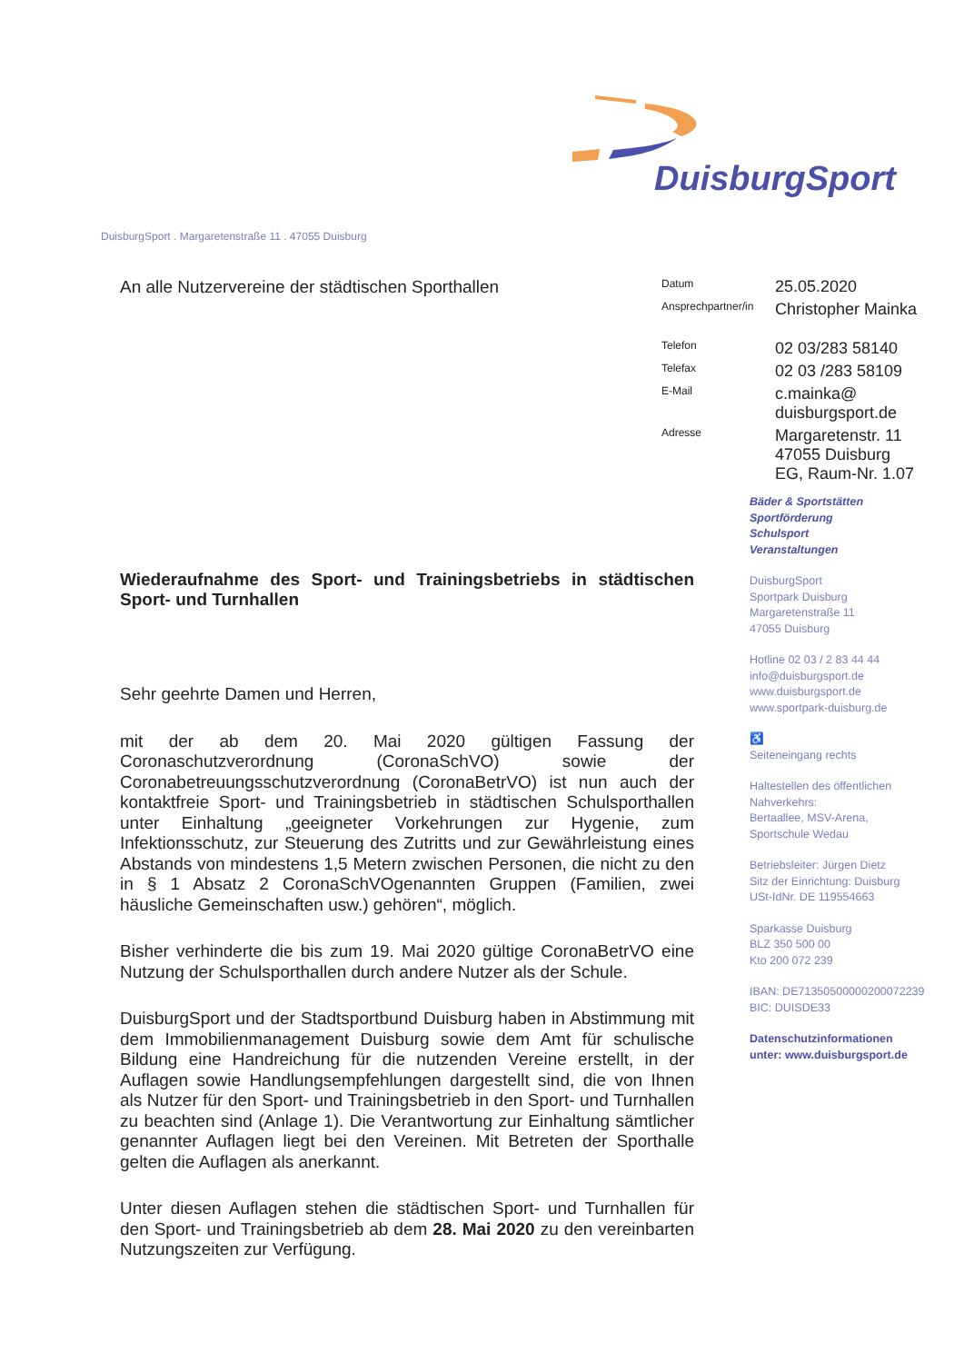DuisburgSport
DuisburgSport . Margaretenstraße 11 . 47055 Duisburg
An alle Nutzervereine der städtischen Sporthallen
Wiederaufnahme des Sport- und Trainingsbetriebs in städtischen Sport- und Turnhallen
Sehr geehrte Damen und Herren,
mit der ab dem 20. Mai 2020 gültigen Fassung der Coronaschutzverordnung (CoronaSchVO) sowie der Coronabetreuungsschutzverordnung (CoronaBetrVO) ist nun auch der kontaktfreie Sport- und Trainingsbetrieb in städtischen Schulsporthallen unter Einhaltung „geeigneter Vorkehrungen zur Hygenie, zum Infektionsschutz, zur Steuerung des Zutritts und zur Gewährleistung eines Abstands von mindestens 1,5 Metern zwischen Personen, die nicht zu den in § 1 Absatz 2 CoronaSchVOgenannten Gruppen (Familien, zwei häusliche Gemeinschaften usw.) gehören“, möglich.
Bisher verhinderte die bis zum 19. Mai 2020 gültige CoronaBetrVO eine Nutzung der Schulsporthallen durch andere Nutzer als der Schule.
DuisburgSport und der Stadtsportbund Duisburg haben in Abstimmung mit dem Immobilienmanagement Duisburg sowie dem Amt für schulische Bildung eine Handreichung für die nutzenden Vereine erstellt, in der Auflagen sowie Handlungsempfehlungen dargestellt sind, die von Ihnen als Nutzer für den Sport- und Trainingsbetrieb in den Sport- und Turnhallen zu beachten sind (Anlage 1). Die Verantwortung zur Einhaltung sämtlicher genannter Auflagen liegt bei den Vereinen. Mit Betreten der Sporthalle gelten die Auflagen als anerkannt.
Unter diesen Auflagen stehen die städtischen Sport- und Turnhallen für den Sport- und Trainingsbetrieb ab dem 28. Mai 2020 zu den vereinbarten Nutzungszeiten zur Verfügung.
Datum
25.05.2020
Ansprechpartner/in
Christopher Mainka
Telefon
02 03/283 58140
Telefax
02 03 /283 58109
E-Mail
c.mainka@
duisburgsport.de
Adresse
Margaretenstr. 11
47055 Duisburg
EG, Raum-Nr. 1.07
Bäder & Sportstätten
Sportförderung
Schulsport
Veranstaltungen
DuisburgSport
Sportpark Duisburg
Margaretenstraße 11
47055 Duisburg
Hotline 02 03 / 2 83 44 44
info@duisburgsport.de
www.duisburgsport.de
www.sportpark-duisburg.de
♿
Seiteneingang rechts
Haltestellen des öffentlichen
Nahverkehrs:
Bertaallee, MSV-Arena,
Sportschule Wedau
Betriebsleiter: Jürgen Dietz
Sitz der Einrichtung: Duisburg
USt-IdNr. DE 119554663
Sparkasse Duisburg
BLZ 350 500 00
Kto 200 072 239
IBAN: DE71350500000200072239
BIC: DUISDE33
Datenschutzinformationen
unter: www.duisburgsport.de